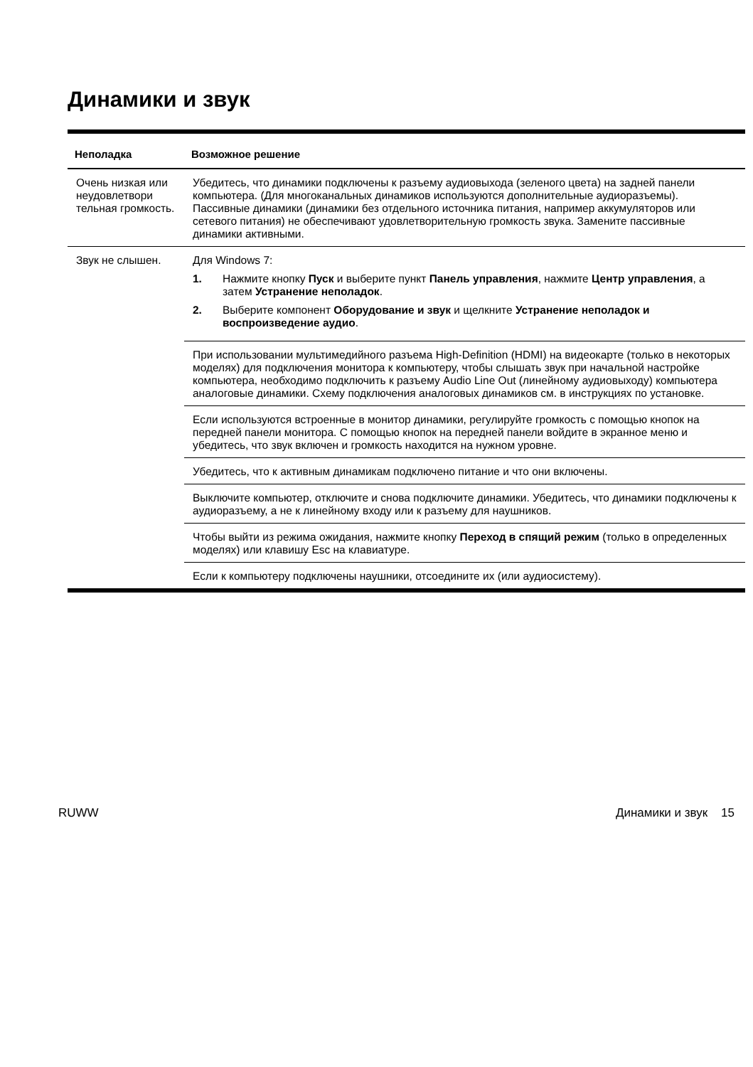Динамики и звук
| Неполадка | Возможное решение |
| --- | --- |
| Очень низкая или неудовлетвори тельная громкость. | Убедитесь, что динамики подключены к разъему аудиовыхода (зеленого цвета) на задней панели компьютера. (Для многоканальных динамиков используются дополнительные аудиоразъемы). Пассивные динамики (динамики без отдельного источника питания, например аккумуляторов или сетевого питания) не обеспечивают удовлетворительную громкость звука. Замените пассивные динамики активными. |
| Звук не слышен. | Для Windows 7: 1. Нажмите кнопку Пуск и выберите пункт Панель управления , нажмите Центр управления , а затем Устранение неполадок . 2. Выберите компонент Оборудование и звук и щелкните Устранение неполадок и воспроизведение аудио . |
| | При использовании мультимедийного разъема High-Definition (HDMI) на видеокарте (только в некоторых моделях) для подключения монитора к компьютеру, чтобы слышать звук при начальной настройке компьютера, необходимо подключить к разъему Audio Line Out (линейному аудиовыходу) компьютера аналоговые динамики. Схему подключения аналоговых динамиков см. в инструкциях по установке. |
| | Если используются встроенные в монитор динамики, регулируйте громкость с помощью кнопок на передней панели монитора. С помощью кнопок на передней панели войдите в экранное меню и убедитесь, что звук включен и громкость находится на нужном уровне. |
| | Убедитесь, что к активным динамикам подключено питание и что они включены. |
| | Выключите компьютер, отключите и снова подключите динамики. Убедитесь, что динамики подключены к аудиоразъему, а не к линейному входу или к разъему для наушников. |
| | Чтобы выйти из режима ожидания, нажмите кнопку Переход в спящий режим (только в определенных моделях) или клавишу Esc на клавиатуре. |
| | Если к компьютеру подключены наушники, отсоедините их (или аудиосистему). |
RUWW Динамики и звук 15